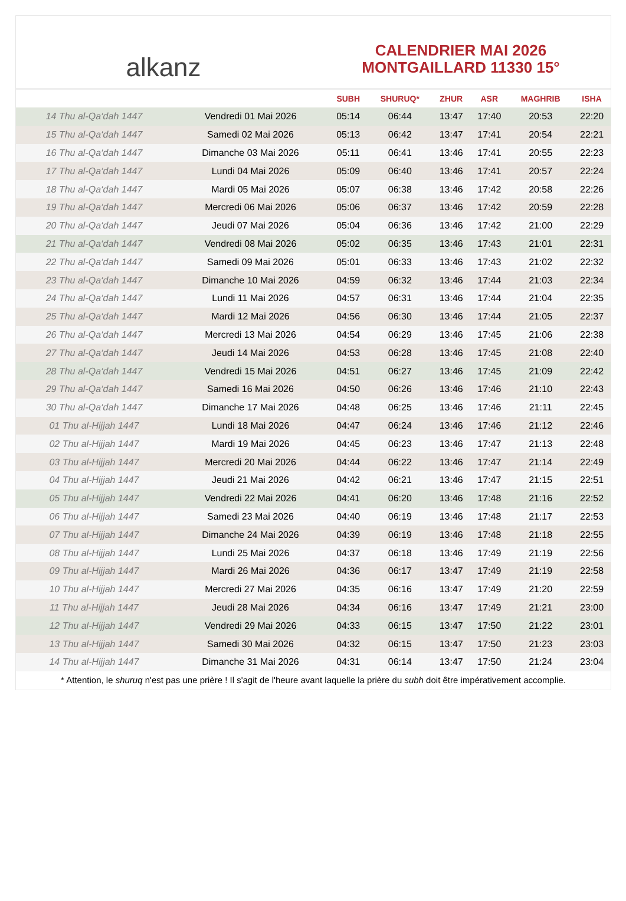alkanz
CALENDRIER MAI 2026
MONTGAILLARD 11330 15°
| | | SUBH | SHURUQ* | ZHUR | ASR | MAGHRIB | ISHA |
| --- | --- | --- | --- | --- | --- | --- | --- |
| 14 Thu al-Qa‘dah 1447 | Vendredi 01 Mai 2026 | 05:14 | 06:44 | 13:47 | 17:40 | 20:53 | 22:20 |
| 15 Thu al-Qa‘dah 1447 | Samedi 02 Mai 2026 | 05:13 | 06:42 | 13:47 | 17:41 | 20:54 | 22:21 |
| 16 Thu al-Qa‘dah 1447 | Dimanche 03 Mai 2026 | 05:11 | 06:41 | 13:46 | 17:41 | 20:55 | 22:23 |
| 17 Thu al-Qa‘dah 1447 | Lundi 04 Mai 2026 | 05:09 | 06:40 | 13:46 | 17:41 | 20:57 | 22:24 |
| 18 Thu al-Qa‘dah 1447 | Mardi 05 Mai 2026 | 05:07 | 06:38 | 13:46 | 17:42 | 20:58 | 22:26 |
| 19 Thu al-Qa‘dah 1447 | Mercredi 06 Mai 2026 | 05:06 | 06:37 | 13:46 | 17:42 | 20:59 | 22:28 |
| 20 Thu al-Qa‘dah 1447 | Jeudi 07 Mai 2026 | 05:04 | 06:36 | 13:46 | 17:42 | 21:00 | 22:29 |
| 21 Thu al-Qa‘dah 1447 | Vendredi 08 Mai 2026 | 05:02 | 06:35 | 13:46 | 17:43 | 21:01 | 22:31 |
| 22 Thu al-Qa‘dah 1447 | Samedi 09 Mai 2026 | 05:01 | 06:33 | 13:46 | 17:43 | 21:02 | 22:32 |
| 23 Thu al-Qa‘dah 1447 | Dimanche 10 Mai 2026 | 04:59 | 06:32 | 13:46 | 17:44 | 21:03 | 22:34 |
| 24 Thu al-Qa‘dah 1447 | Lundi 11 Mai 2026 | 04:57 | 06:31 | 13:46 | 17:44 | 21:04 | 22:35 |
| 25 Thu al-Qa‘dah 1447 | Mardi 12 Mai 2026 | 04:56 | 06:30 | 13:46 | 17:44 | 21:05 | 22:37 |
| 26 Thu al-Qa‘dah 1447 | Mercredi 13 Mai 2026 | 04:54 | 06:29 | 13:46 | 17:45 | 21:06 | 22:38 |
| 27 Thu al-Qa‘dah 1447 | Jeudi 14 Mai 2026 | 04:53 | 06:28 | 13:46 | 17:45 | 21:08 | 22:40 |
| 28 Thu al-Qa‘dah 1447 | Vendredi 15 Mai 2026 | 04:51 | 06:27 | 13:46 | 17:45 | 21:09 | 22:42 |
| 29 Thu al-Qa‘dah 1447 | Samedi 16 Mai 2026 | 04:50 | 06:26 | 13:46 | 17:46 | 21:10 | 22:43 |
| 30 Thu al-Qa‘dah 1447 | Dimanche 17 Mai 2026 | 04:48 | 06:25 | 13:46 | 17:46 | 21:11 | 22:45 |
| 01 Thu al-Hijjah 1447 | Lundi 18 Mai 2026 | 04:47 | 06:24 | 13:46 | 17:46 | 21:12 | 22:46 |
| 02 Thu al-Hijjah 1447 | Mardi 19 Mai 2026 | 04:45 | 06:23 | 13:46 | 17:47 | 21:13 | 22:48 |
| 03 Thu al-Hijjah 1447 | Mercredi 20 Mai 2026 | 04:44 | 06:22 | 13:46 | 17:47 | 21:14 | 22:49 |
| 04 Thu al-Hijjah 1447 | Jeudi 21 Mai 2026 | 04:42 | 06:21 | 13:46 | 17:47 | 21:15 | 22:51 |
| 05 Thu al-Hijjah 1447 | Vendredi 22 Mai 2026 | 04:41 | 06:20 | 13:46 | 17:48 | 21:16 | 22:52 |
| 06 Thu al-Hijjah 1447 | Samedi 23 Mai 2026 | 04:40 | 06:19 | 13:46 | 17:48 | 21:17 | 22:53 |
| 07 Thu al-Hijjah 1447 | Dimanche 24 Mai 2026 | 04:39 | 06:19 | 13:46 | 17:48 | 21:18 | 22:55 |
| 08 Thu al-Hijjah 1447 | Lundi 25 Mai 2026 | 04:37 | 06:18 | 13:46 | 17:49 | 21:19 | 22:56 |
| 09 Thu al-Hijjah 1447 | Mardi 26 Mai 2026 | 04:36 | 06:17 | 13:47 | 17:49 | 21:19 | 22:58 |
| 10 Thu al-Hijjah 1447 | Mercredi 27 Mai 2026 | 04:35 | 06:16 | 13:47 | 17:49 | 21:20 | 22:59 |
| 11 Thu al-Hijjah 1447 | Jeudi 28 Mai 2026 | 04:34 | 06:16 | 13:47 | 17:49 | 21:21 | 23:00 |
| 12 Thu al-Hijjah 1447 | Vendredi 29 Mai 2026 | 04:33 | 06:15 | 13:47 | 17:50 | 21:22 | 23:01 |
| 13 Thu al-Hijjah 1447 | Samedi 30 Mai 2026 | 04:32 | 06:15 | 13:47 | 17:50 | 21:23 | 23:03 |
| 14 Thu al-Hijjah 1447 | Dimanche 31 Mai 2026 | 04:31 | 06:14 | 13:47 | 17:50 | 21:24 | 23:04 |
* Attention, le shuruq n'est pas une prière ! Il s'agit de l'heure avant laquelle la prière du subh doit être impérativement accomplie.